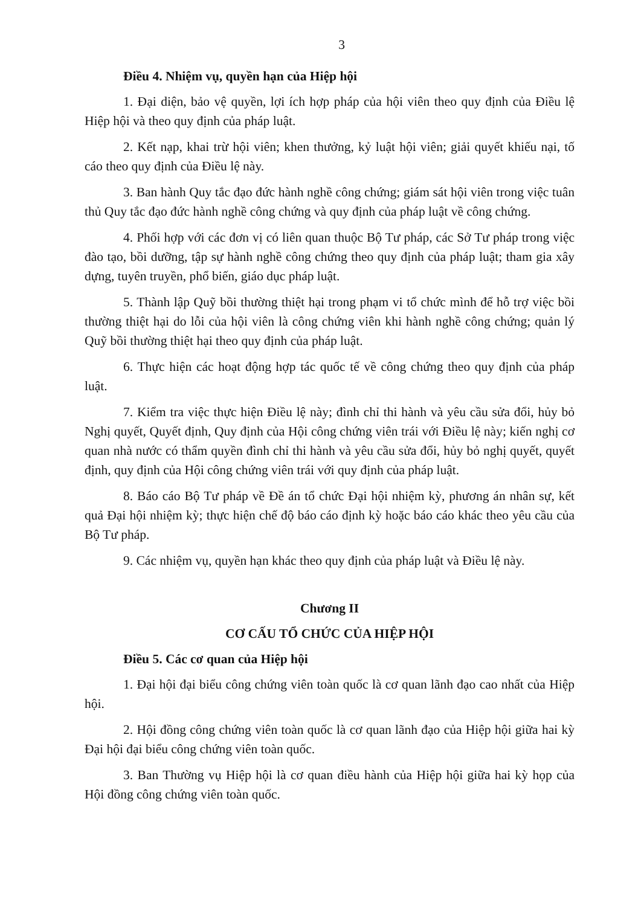3
Điều 4. Nhiệm vụ, quyền hạn của Hiệp hội
1. Đại diện, bảo vệ quyền, lợi ích hợp pháp của hội viên theo quy định của Điều lệ Hiệp hội và theo quy định của pháp luật.
2. Kết nạp, khai trừ hội viên; khen thưởng, kỷ luật hội viên; giải quyết khiếu nại, tố cáo theo quy định của Điều lệ này.
3. Ban hành Quy tắc đạo đức hành nghề công chứng; giám sát hội viên trong việc tuân thủ Quy tắc đạo đức hành nghề công chứng và quy định của pháp luật về công chứng.
4. Phối hợp với các đơn vị có liên quan thuộc Bộ Tư pháp, các Sở Tư pháp trong việc đào tạo, bồi dưỡng, tập sự hành nghề công chứng theo quy định của pháp luật; tham gia xây dựng, tuyên truyền, phổ biến, giáo dục pháp luật.
5. Thành lập Quỹ bồi thường thiệt hại trong phạm vi tổ chức mình để hỗ trợ việc bồi thường thiệt hại do lỗi của hội viên là công chứng viên khi hành nghề công chứng; quản lý Quỹ bồi thường thiệt hại theo quy định của pháp luật.
6. Thực hiện các hoạt động hợp tác quốc tế về công chứng theo quy định của pháp luật.
7. Kiểm tra việc thực hiện Điều lệ này; đình chỉ thi hành và yêu cầu sửa đổi, hủy bỏ Nghị quyết, Quyết định, Quy định của Hội công chứng viên trái với Điều lệ này; kiến nghị cơ quan nhà nước có thẩm quyền đình chỉ thi hành và yêu cầu sửa đổi, hủy bỏ nghị quyết, quyết định, quy định của Hội công chứng viên trái với quy định của pháp luật.
8. Báo cáo Bộ Tư pháp về Đề án tổ chức Đại hội nhiệm kỳ, phương án nhân sự, kết quả Đại hội nhiệm kỳ; thực hiện chế độ báo cáo định kỳ hoặc báo cáo khác theo yêu cầu của Bộ Tư pháp.
9. Các nhiệm vụ, quyền hạn khác theo quy định của pháp luật và Điều lệ này.
Chương II
CƠ CẤU TỔ CHỨC CỦA HIỆP HỘI
Điều 5. Các cơ quan của Hiệp hội
1. Đại hội đại biểu công chứng viên toàn quốc là cơ quan lãnh đạo cao nhất của Hiệp hội.
2. Hội đồng công chứng viên toàn quốc là cơ quan lãnh đạo của Hiệp hội giữa hai kỳ Đại hội đại biểu công chứng viên toàn quốc.
3. Ban Thường vụ Hiệp hội là cơ quan điều hành của Hiệp hội giữa hai kỳ họp của Hội đồng công chứng viên toàn quốc.